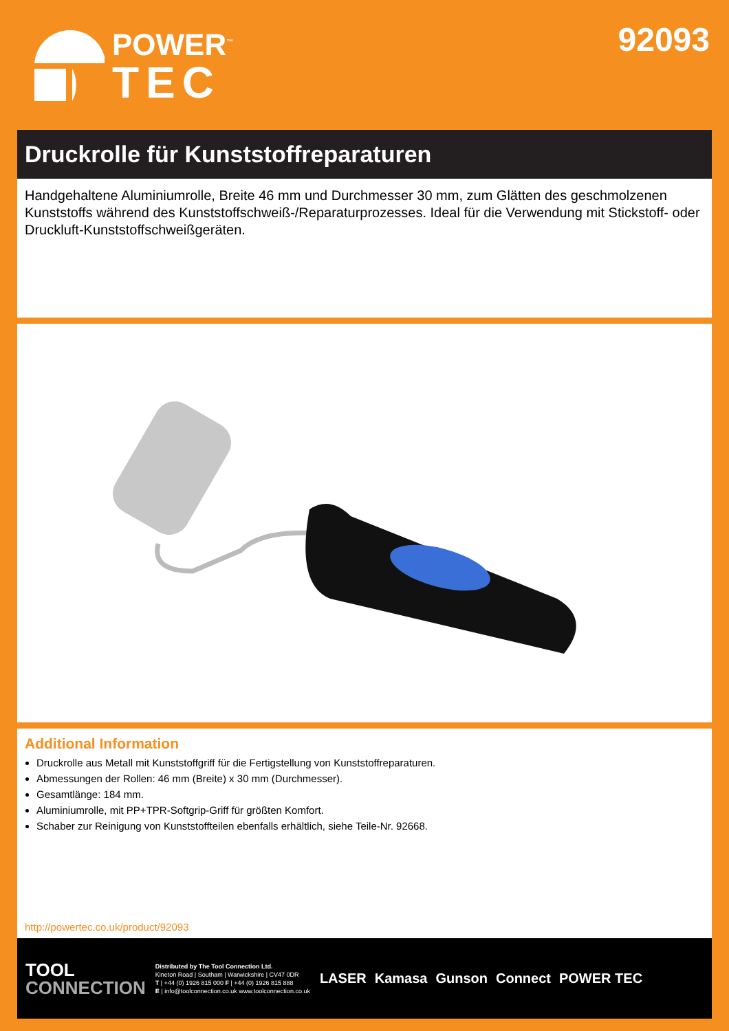POWER<sup>™</sup>
TEC
92093
Druckrolle für Kunststoffreparaturen
Handgehaltene Aluminiumrolle, Breite 46 mm und Durchmesser 30 mm, zum Glätten des geschmolzenen Kunststoffs während des Kunststoffschweiß-/Reparaturprozesses. Ideal für die Verwendung mit Stickstoff- oder Druckluft-Kunststoffschweißgeräten.
Additional Information
Druckrolle aus Metall mit Kunststoffgriff für die Fertigstellung von Kunststoffreparaturen.
Abmessungen der Rollen: 46 mm (Breite) x 30 mm (Durchmesser).
Gesamtlänge: 184 mm.
Aluminiumrolle, mit PP+TPR-Softgrip-Griff für größten Komfort.
Schaber zur Reinigung von Kunststoffteilen ebenfalls erhältlich, siehe Teile-Nr. 92668.
http://powertec.co.uk/product/92093
TOOL
CONNECTION
Distributed by The Tool Connection Ltd.
Kineton Road | Southam | Warwickshire | CV47 0DR
T | +44 (0) 1926 815 000 F | +44 (0) 1926 815 888
E | info@toolconnection.co.uk www.toolconnection.co.uk
LASER Kamasa Gunson Connect POWER TEC